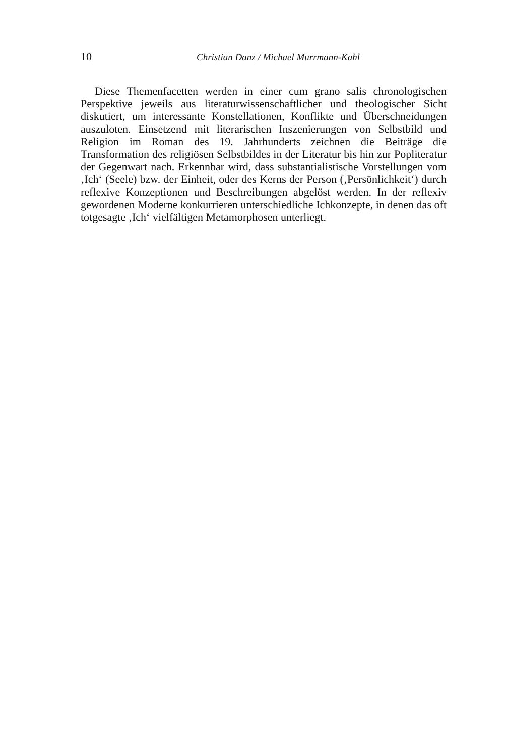10 Christian Danz / Michael Murrmann-Kahl
Diese Themenfacetten werden in einer cum grano salis chronologischen Perspektive jeweils aus literaturwissenschaftlicher und theologischer Sicht diskutiert, um interessante Konstellationen, Konflikte und Überschneidungen auszuloten. Einsetzend mit literarischen Inszenierungen von Selbstbild und Religion im Roman des 19. Jahrhunderts zeichnen die Beiträge die Transformation des religiösen Selbstbildes in der Literatur bis hin zur Popliteratur der Gegenwart nach. Erkennbar wird, dass substantialistische Vorstellungen vom ‚Ich‘ (Seele) bzw. der Einheit, oder des Kerns der Person (‚Persönlichkeit‘) durch reflexive Konzeptionen und Beschreibungen abgelöst werden. In der reflexiv gewordenen Moderne konkurrieren unterschiedliche Ichkonzepte, in denen das oft totgesagte ‚Ich‘ vielfältigen Metamorphosen unterliegt.